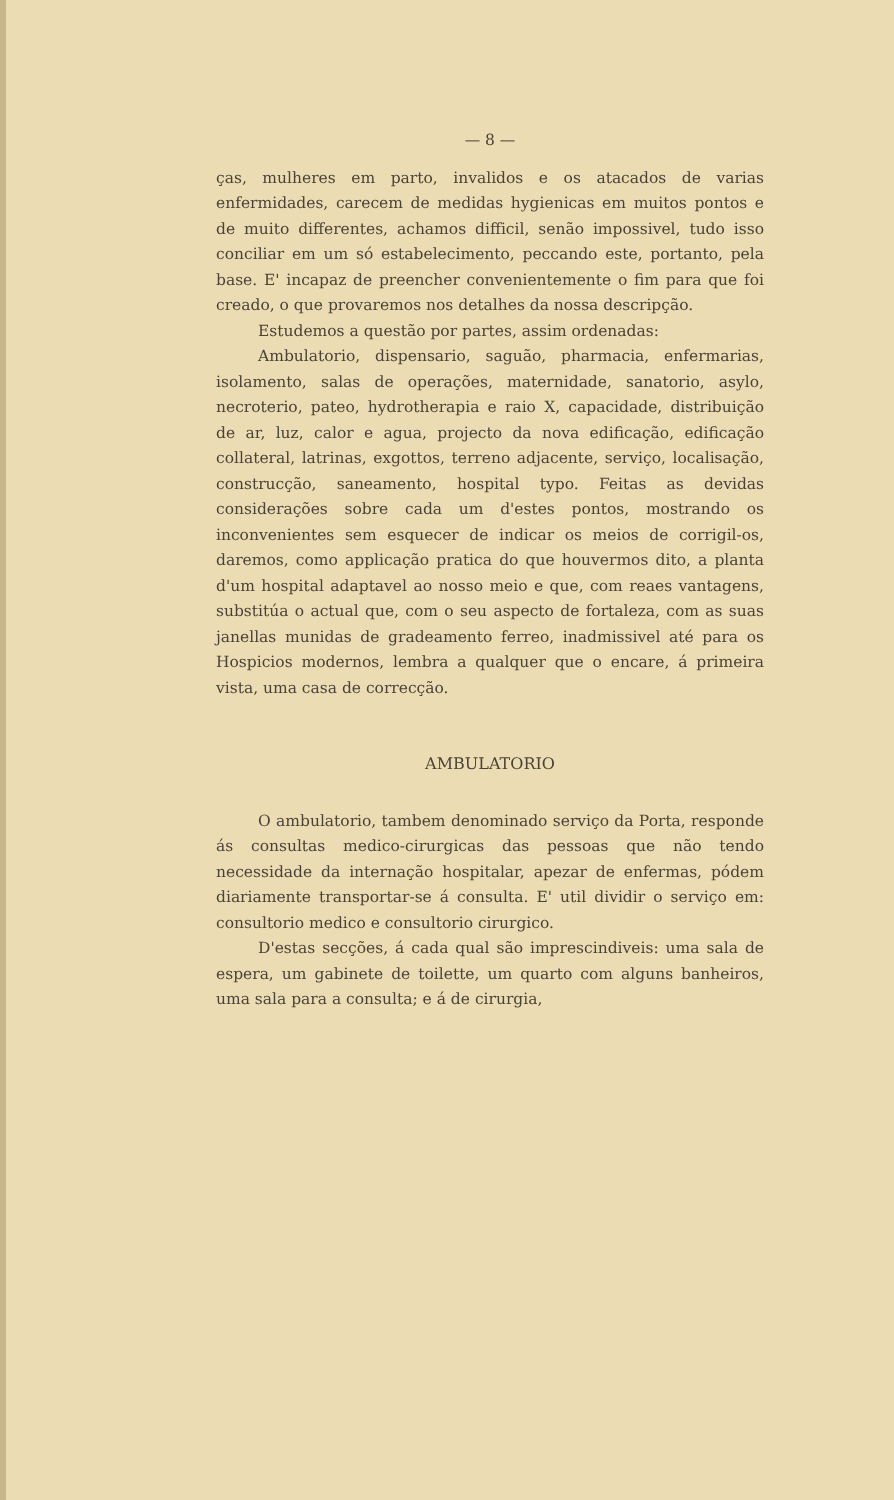— 8 —
ças, mulheres em parto, invalidos e os atacados de varias enfermidades, carecem de medidas hygienicas em muitos pontos e de muito differentes, achamos difficil, senão impossivel, tudo isso conciliar em um só estabelecimento, peccando este, portanto, pela base. E' incapaz de preencher convenientemente o fim para que foi creado, o que provaremos nos detalhes da nossa descripção.
Estudemos a questão por partes, assim ordenadas:
Ambulatorio, dispensario, saguão, pharmacia, enfermarias, isolamento, salas de operações, maternidade, sanatorio, asylo, necroterio, pateo, hydrotherapia e raio X, capacidade, distribuição de ar, luz, calor e agua, projecto da nova edificação, edificação collateral, latrinas, exgottos, terreno adjacente, serviço, localisação, construcção, saneamento, hospital typo. Feitas as devidas considerações sobre cada um d'estes pontos, mostrando os inconvenientes sem esquecer de indicar os meios de corrigil-os, daremos, como applicação pratica do que houvermos dito, a planta d'um hospital adaptavel ao nosso meio e que, com reaes vantagens, substitúa o actual que, com o seu aspecto de fortaleza, com as suas janellas munidas de gradeamento ferreo, inadmissivel até para os Hospicios modernos, lembra a qualquer que o encare, á primeira vista, uma casa de correcção.
AMBULATORIO
O ambulatorio, tambem denominado serviço da Porta, responde ás consultas medico-cirurgicas das pessoas que não tendo necessidade da internação hospitalar, apezar de enfermas, pódem diariamente transportar-se á consulta. E' util dividir o serviço em: consultorio medico e consultorio cirurgico.
D'estas secções, á cada qual são imprescindiveis: uma sala de espera, um gabinete de toilette, um quarto com alguns banheiros, uma sala para a consulta; e á de cirurgia,